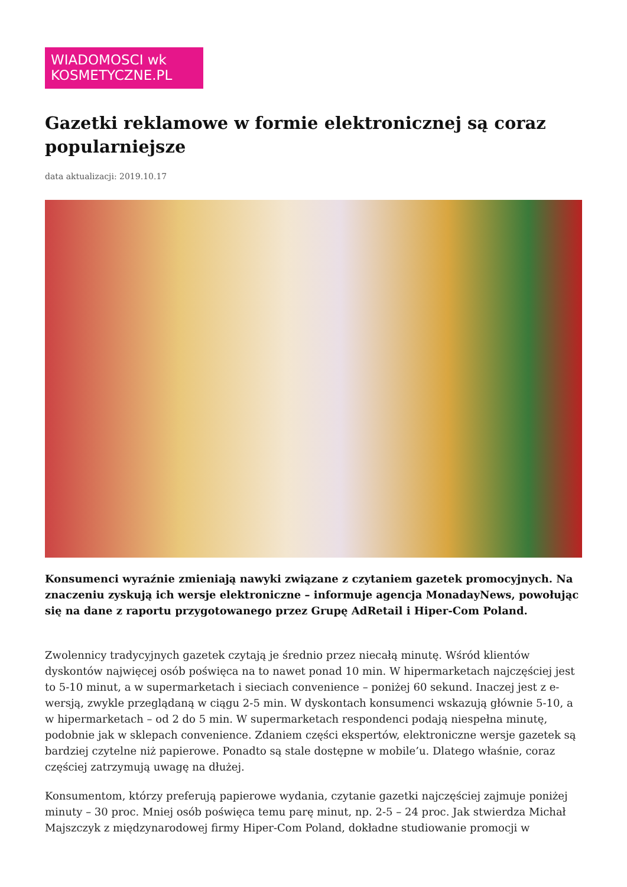WIADOMOSCI wk
KOSMETYCZNE.PL
Gazetki reklamowe w formie elektronicznej są coraz popularniejsze
data aktualizacji: 2019.10.17
Konsumenci wyraźnie zmieniają nawyki związane z czytaniem gazetek promocyjnych. Na znaczeniu zyskują ich wersje elektroniczne – informuje agencja MonadayNews, powołując się na dane z raportu przygotowanego przez Grupę AdRetail i Hiper-Com Poland.
Zwolennicy tradycyjnych gazetek czytają je średnio przez niecałą minutę. Wśród klientów dyskontów najwięcej osób poświęca na to nawet ponad 10 min. W hipermarketach najczęściej jest to 5-10 minut, a w supermarketach i sieciach convenience – poniżej 60 sekund. Inaczej jest z e-wersją, zwykle przeglądaną w ciągu 2-5 min. W dyskontach konsumenci wskazują głównie 5-10, a w hipermarketach – od 2 do 5 min. W supermarketach respondenci podają niespełna minutę, podobnie jak w sklepach convenience. Zdaniem części ekspertów, elektroniczne wersje gazetek są bardziej czytelne niż papierowe. Ponadto są stale dostępne w mobile’u. Dlatego właśnie, coraz częściej zatrzymują uwagę na dłużej.
Konsumentom, którzy preferują papierowe wydania, czytanie gazetki najczęściej zajmuje poniżej minuty – 30 proc. Mniej osób poświęca temu parę minut, np. 2-5 – 24 proc. Jak stwierdza Michał Majszczyk z międzynarodowej firmy Hiper-Com Poland, dokładne studiowanie promocji w